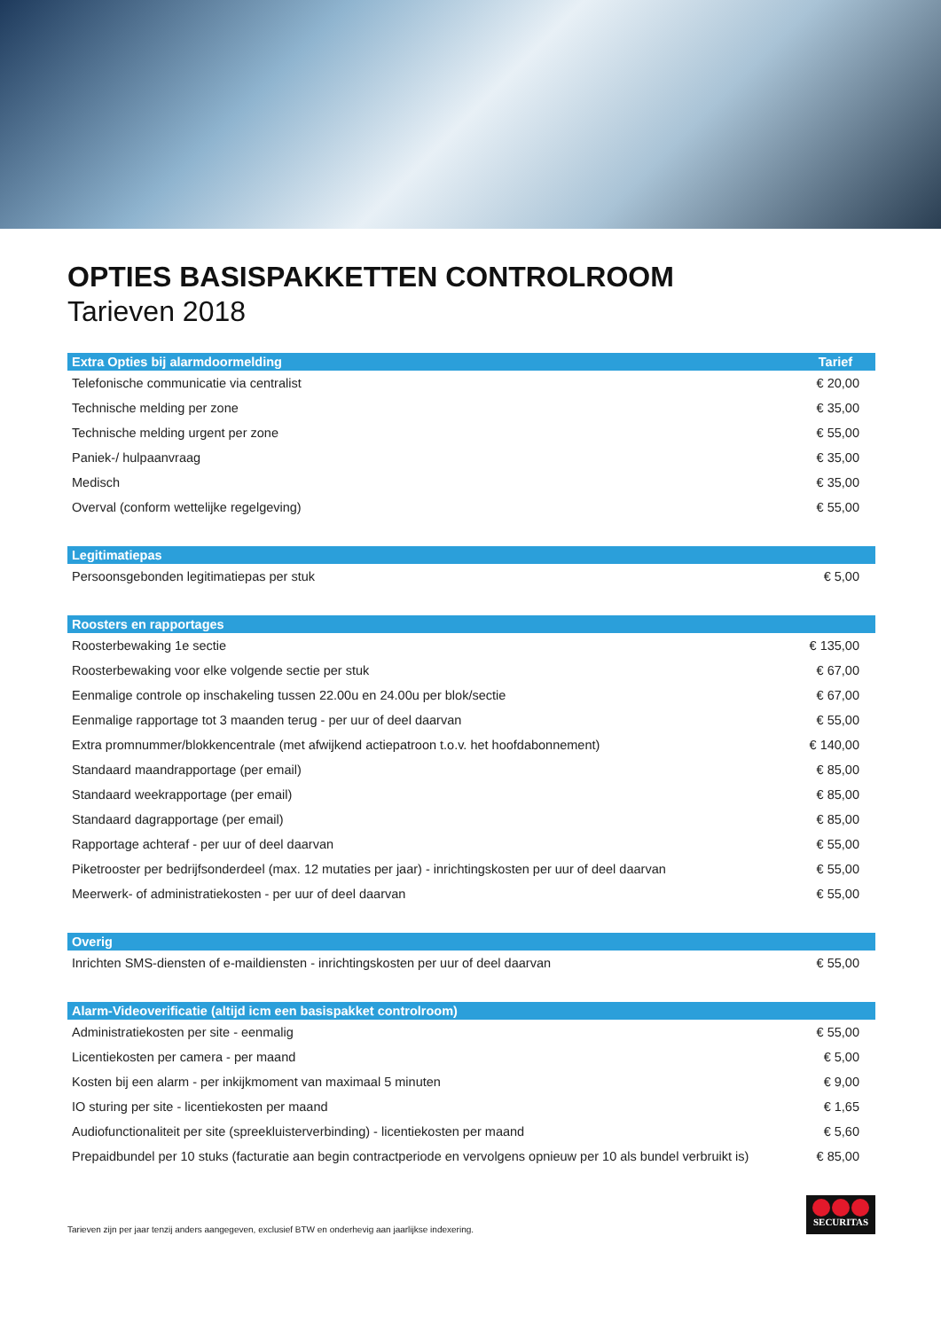OPTIES BASISPAKKETTEN CONTROLROOM
Tarieven 2018
| Extra Opties bij alarmdoormelding | Tarief |
| --- | --- |
| Telefonische communicatie via centralist | € 20,00 |
| Technische melding per zone | € 35,00 |
| Technische melding urgent per zone | € 55,00 |
| Paniek-/ hulpaanvraag | € 35,00 |
| Medisch | € 35,00 |
| Overval (conform wettelijke regelgeving) | € 55,00 |
| Legitimatiepas | |
| --- | --- |
| Persoonsgebonden legitimatiepas per stuk | € 5,00 |
| Roosters en rapportages | |
| --- | --- |
| Roosterbewaking 1e sectie | € 135,00 |
| Roosterbewaking voor elke volgende sectie per stuk | € 67,00 |
| Eenmalige controle op inschakeling tussen 22.00u en 24.00u per blok/sectie | € 67,00 |
| Eenmalige rapportage tot 3 maanden terug - per uur of deel daarvan | € 55,00 |
| Extra promnummer/blokkencentrale (met afwijkend actiepatroon t.o.v. het hoofdabonnement) | € 140,00 |
| Standaard maandrapportage (per email) | € 85,00 |
| Standaard weekrapportage (per email) | € 85,00 |
| Standaard dagrapportage (per email) | € 85,00 |
| Rapportage achteraf - per uur of deel daarvan | € 55,00 |
| Piketrooster per bedrijfsonderdeel (max. 12 mutaties per jaar) - inrichtingskosten per uur of deel daarvan | € 55,00 |
| Meerwerk- of administratiekosten - per uur of deel daarvan | € 55,00 |
| Overig | |
| --- | --- |
| Inrichten SMS-diensten of e-maildiensten - inrichtingskosten per uur of deel daarvan | € 55,00 |
| Alarm-Videoverificatie (altijd icm een basispakket controlroom) | |
| --- | --- |
| Administratiekosten per site - eenmalig | € 55,00 |
| Licentiekosten per camera - per maand | € 5,00 |
| Kosten bij een alarm - per inkijkmoment van maximaal 5 minuten | € 9,00 |
| IO sturing per site - licentiekosten per maand | € 1,65 |
| Audiofunctionaliteit per site (spreekluisterverbinding) - licentiekosten per maand | € 5,60 |
| Prepaidbundel per 10 stuks (facturatie aan begin contractperiode en vervolgens opnieuw per 10 als bundel verbruikt is) | € 85,00 |
Tarieven zijn per jaar tenzij anders aangegeven, exclusief BTW en onderhevig aan jaarlijkse indexering.
SECURITAS